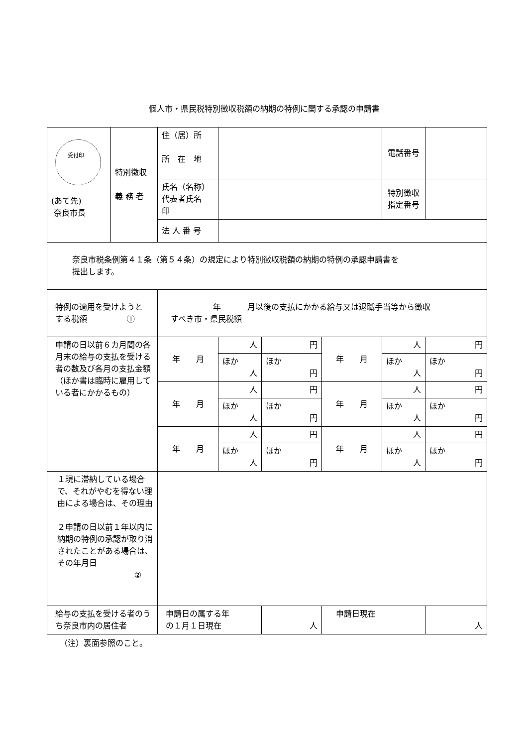個人市・県民税特別徴収税額の納期の特例に関する承認の申請書
| 受付印 (あて先) 奈良市長 | 特別徴収 義 務 者 | 住（居）所 所 在 地 | | | | 電話番号 | |
| | | 氏名（名称） 代表者氏名 印 | | | | 特別徴収 指定番号 | |
| | | 法 人 番 号 | | | | | |
| 奈良市税条例第４１条（第５４条）の規定により特別徴収税額の納期の特例の承認申請書を 提出します。 | | | | | | | |
| 特例の適用を受けようと する税額 ① | | 年 月以後の支払にかかる給与又は退職手当等から徴収 すべき市・県民税額 | | | | | |
| 申請の日以前６カ月間の各月末の給与の支払を受ける者の数及び各月の支払金額（ほか書は臨時に雇用している者にかかるもの） | | 年 月 | 人 | 円 | 年 月 | 人 | 円 |
| | | | ほか 人 | ほか 円 | | ほか 人 | ほか 円 |
| | | 年 月 | 人 | 円 | 年 月 | 人 | 円 |
| | | | ほか 人 | ほか 円 | | ほか 人 | ほか 円 |
| | | 年 月 | 人 | 円 | 年 月 | 人 | 円 |
| | | | ほか 人 | ほか 円 | | ほか 人 | ほか 円 |
| １現に滞納している場合で、それがやむを得ない理由による場合は、その理由 ２申請の日以前１年以内に納期の特例の承認が取り消されたことがある場合は、その年月日 ② | | | | | | | |
| 給与の支払を受ける者のうち奈良市内の居住者 | | 申請日の属する年 の１月１日現在 | | 人 | 申請日現在 | | 人 |
（注）裏面参照のこと。